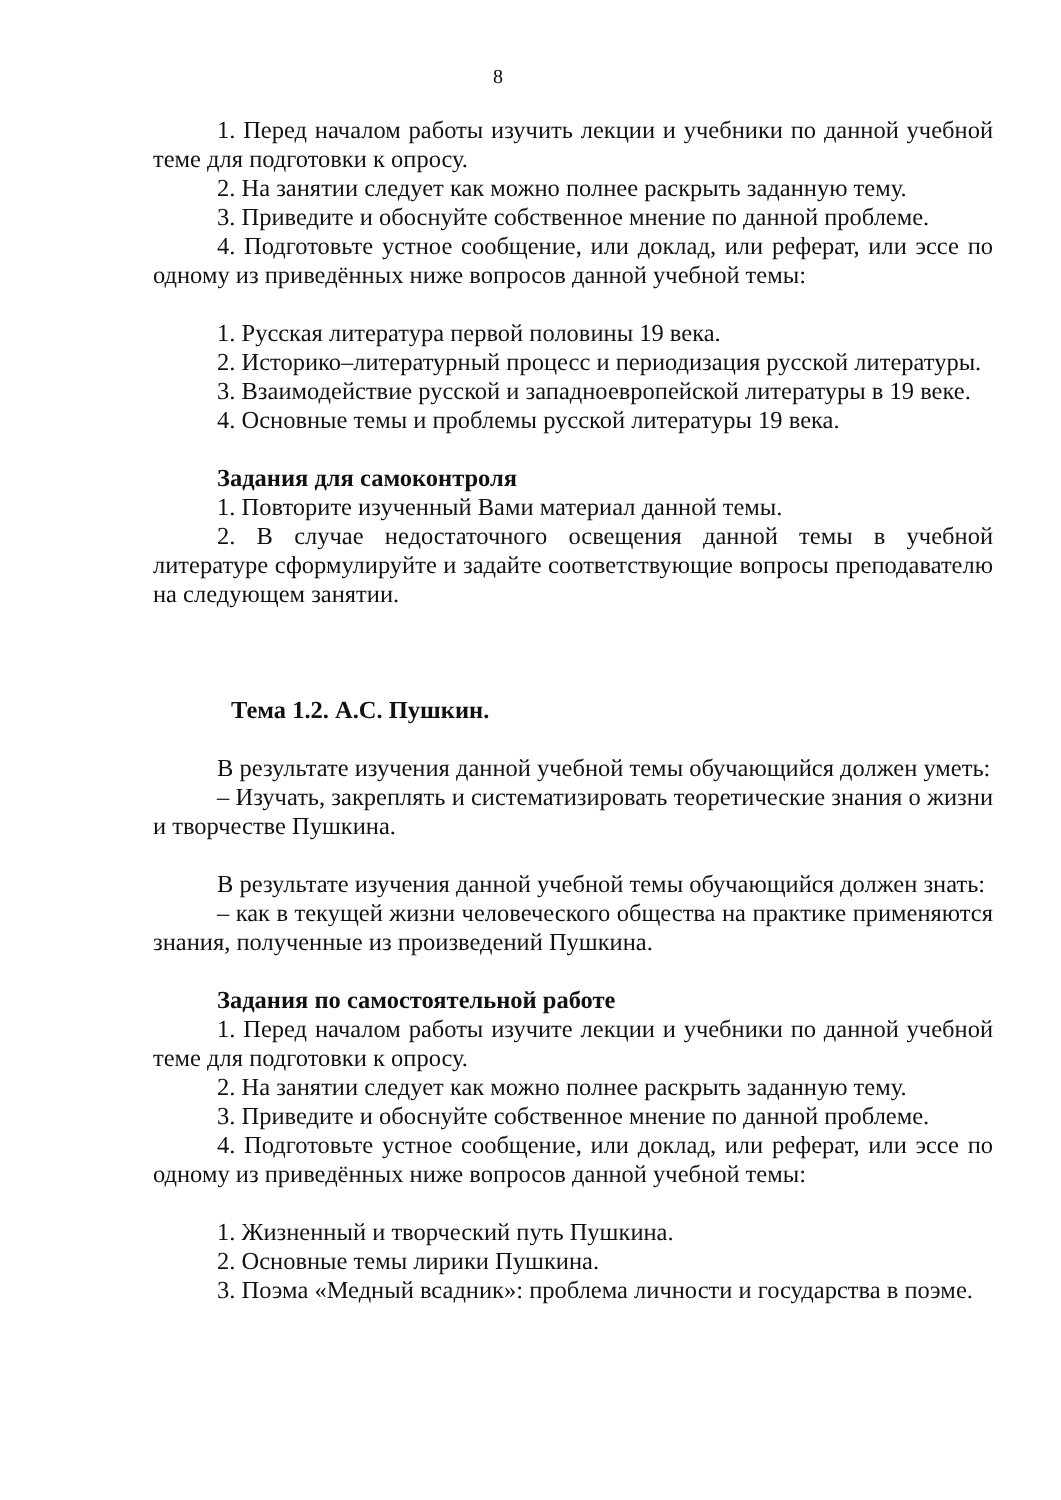8
1. Перед началом работы изучить лекции и учебники по данной учебной теме для подготовки к опросу.
2. На занятии следует как можно полнее раскрыть заданную тему.
3. Приведите и обоснуйте собственное мнение по данной проблеме.
4. Подготовьте устное сообщение, или доклад, или реферат, или эссе по одному из приведённых ниже вопросов данной учебной темы:
1. Русская литература первой половины 19 века.
2. Историко–литературный процесс и периодизация русской литературы.
3. Взаимодействие русской и западноевропейской литературы в 19 веке.
4. Основные темы и проблемы русской литературы 19 века.
Задания для самоконтроля
1. Повторите изученный Вами материал данной темы.
2. В случае недостаточного освещения данной темы в учебной литературе сформулируйте и задайте соответствующие вопросы преподавателю на следующем занятии.
Тема 1.2. А.С. Пушкин.
В результате изучения данной учебной темы обучающийся должен уметь:
– Изучать, закреплять и систематизировать теоретические знания о жизни и творчестве Пушкина.
В результате изучения данной учебной темы обучающийся должен знать:
– как в текущей жизни человеческого общества на практике применяются знания, полученные из произведений Пушкина.
Задания по самостоятельной работе
1. Перед началом работы изучите лекции и учебники по данной учебной теме для подготовки к опросу.
2. На занятии следует как можно полнее раскрыть заданную тему.
3. Приведите и обоснуйте собственное мнение по данной проблеме.
4. Подготовьте устное сообщение, или доклад, или реферат, или эссе по одному из приведённых ниже вопросов данной учебной темы:
1. Жизненный и творческий путь Пушкина.
2. Основные темы лирики Пушкина.
3. Поэма «Медный всадник»: проблема личности и государства в поэме.